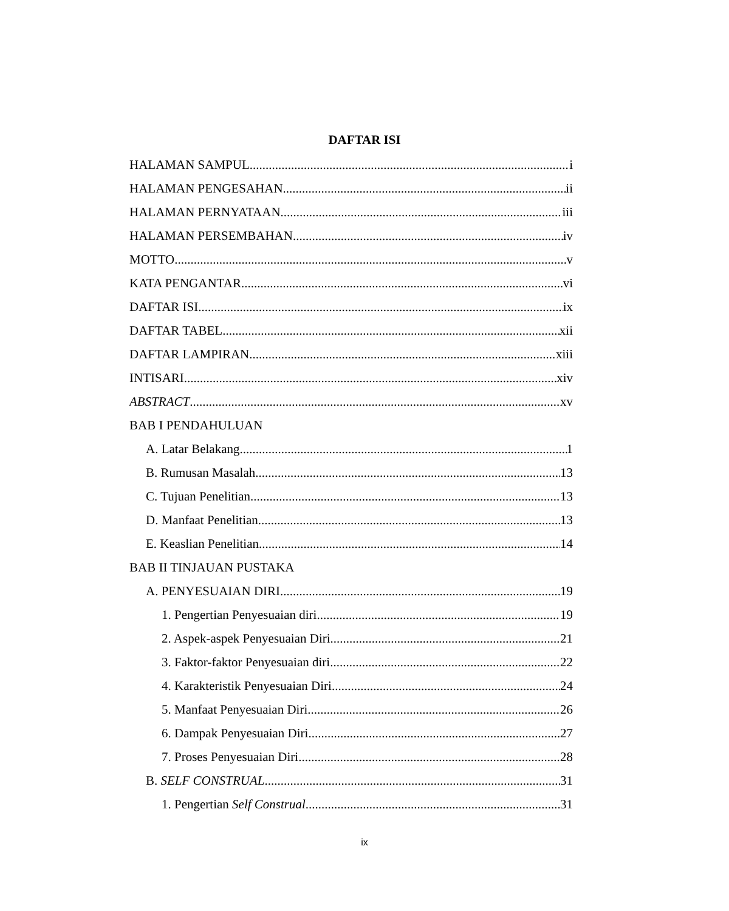DAFTAR ISI
HALAMAN SAMPUL i
HALAMAN PENGESAHAN ii
HALAMAN PERNYATAAN iii
HALAMAN PERSEMBAHAN iv
MOTTO v
KATA PENGANTAR vi
DAFTAR ISI ix
DAFTAR TABEL xii
DAFTAR LAMPIRAN xiii
INTISARI xiv
ABSTRACT xv
BAB I PENDAHULUAN
A. Latar Belakang 1
B. Rumusan Masalah 13
C. Tujuan Penelitian 13
D. Manfaat Penelitian 13
E. Keaslian Penelitian 14
BAB II TINJAUAN PUSTAKA
A. PENYESUAIAN DIRI 19
1. Pengertian Penyesuaian diri 19
2. Aspek-aspek Penyesuaian Diri 21
3. Faktor-faktor Penyesuaian diri 22
4. Karakteristik Penyesuaian Diri 24
5. Manfaat Penyesuaian Diri 26
6. Dampak Penyesuaian Diri 27
7. Proses Penyesuaian Diri 28
B. SELF CONSTRUAL 31
1. Pengertian Self Construal 31
ix